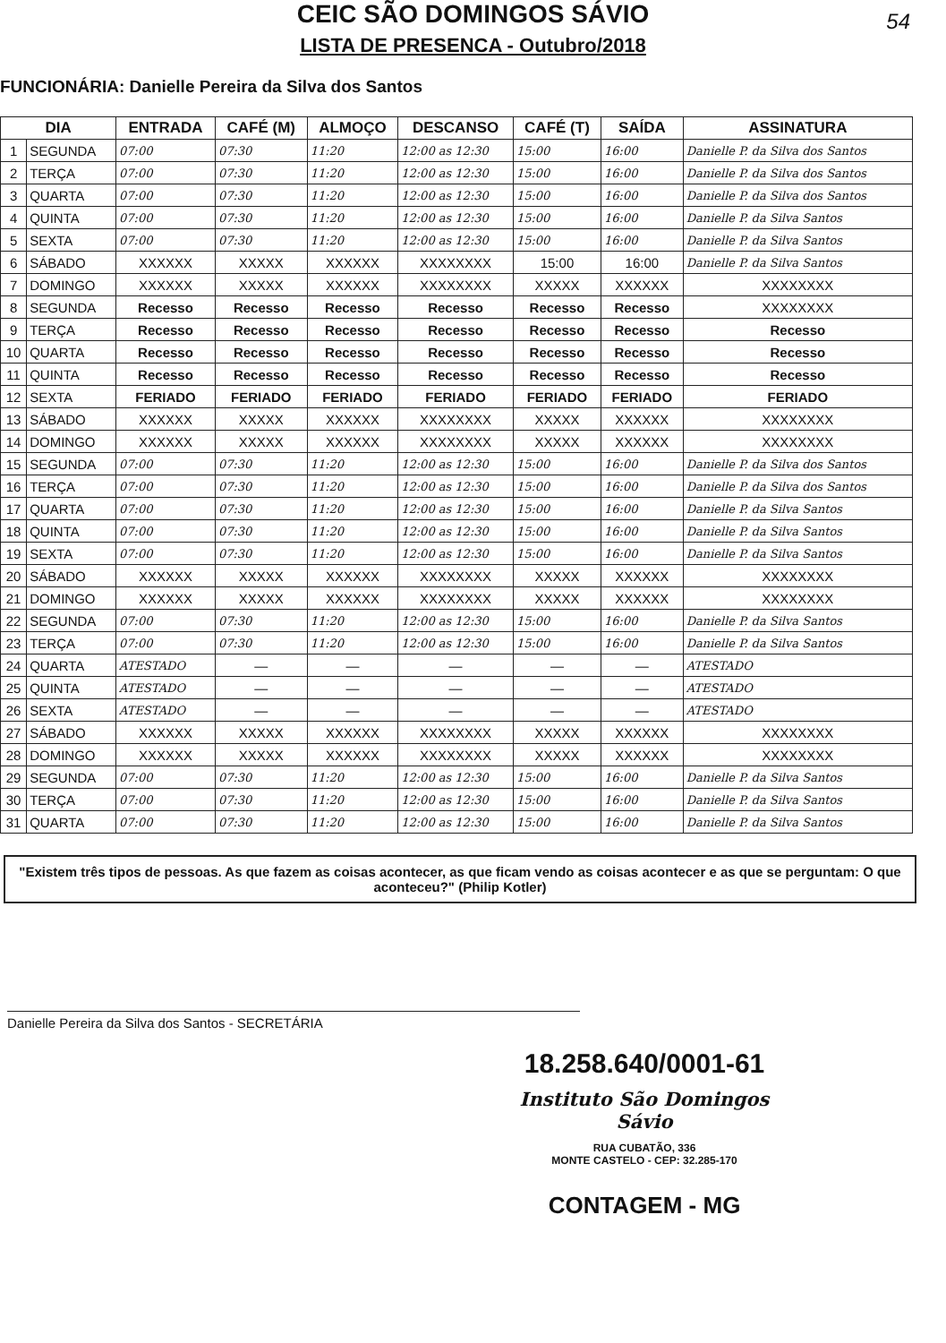54
CEIC SÃO DOMINGOS SÁVIO
LISTA DE PRESENCA - Outubro/2018
FUNCIONÁRIA: Danielle Pereira da Silva dos Santos
| DIA | | ENTRADA | CAFÉ (M) | ALMOÇO | DESCANSO | CAFÉ (T) | SAÍDA | ASSINATURA |
| --- | --- | --- | --- | --- | --- | --- | --- | --- |
| 1 | SEGUNDA | 07:00 | 07:30 | 11:20 | 12:00 as 12:30 | 15:00 | 16:00 | Danielle P. da Silva dos Santos |
| 2 | TERÇA | 07:00 | 07:30 | 11:20 | 12:00 as 12:30 | 15:00 | 16:00 | Danielle P. da Silva dos Santos |
| 3 | QUARTA | 07:00 | 07:30 | 11:20 | 12:00 as 12:30 | 15:00 | 16:00 | Danielle P. da Silva dos Santos |
| 4 | QUINTA | 07:00 | 07:30 | 11:20 | 12:00 as 12:30 | 15:00 | 16:00 | Danielle P. da Silva Santos |
| 5 | SEXTA | 07:00 | 07:30 | 11:20 | 12:00 as 12:30 | 15:00 | 16:00 | Danielle P. da Silva Santos |
| 6 | SÁBADO | XXXXXX | XXXXX | XXXXXX | XXXXXXXX | 15:00 | 16:00 | Danielle P. da Silva Santos |
| 7 | DOMINGO | XXXXXX | XXXXX | XXXXXX | XXXXXXXX | XXXXX | XXXXXX | XXXXXXXX |
| 8 | SEGUNDA | Recesso | Recesso | Recesso | Recesso | Recesso | Recesso | XXXXXXXX |
| 9 | TERÇA | Recesso | Recesso | Recesso | Recesso | Recesso | Recesso | Recesso |
| 10 | QUARTA | Recesso | Recesso | Recesso | Recesso | Recesso | Recesso | Recesso |
| 11 | QUINTA | Recesso | Recesso | Recesso | Recesso | Recesso | Recesso | Recesso |
| 12 | SEXTA | FERIADO | FERIADO | FERIADO | FERIADO | FERIADO | FERIADO | FERIADO |
| 13 | SÁBADO | XXXXXX | XXXXX | XXXXXX | XXXXXXXX | XXXXX | XXXXXX | XXXXXXXX |
| 14 | DOMINGO | XXXXXX | XXXXX | XXXXXX | XXXXXXXX | XXXXX | XXXXXX | XXXXXXXX |
| 15 | SEGUNDA | 07:00 | 07:30 | 11:20 | 12:00 as 12:30 | 15:00 | 16:00 | Danielle P. da Silva dos Santos |
| 16 | TERÇA | 07:00 | 07:30 | 11:20 | 12:00 as 12:30 | 15:00 | 16:00 | Danielle P. da Silva dos Santos |
| 17 | QUARTA | 07:00 | 07:30 | 11:20 | 12:00 as 12:30 | 15:00 | 16:00 | Danielle P. da Silva Santos |
| 18 | QUINTA | 07:00 | 07:30 | 11:20 | 12:00 as 12:30 | 15:00 | 16:00 | Danielle P. da Silva Santos |
| 19 | SEXTA | 07:00 | 07:30 | 11:20 | 12:00 as 12:30 | 15:00 | 16:00 | Danielle P. da Silva Santos |
| 20 | SÁBADO | XXXXXX | XXXXX | XXXXXX | XXXXXXXX | XXXXX | XXXXXX | XXXXXXXX |
| 21 | DOMINGO | XXXXXX | XXXXX | XXXXXX | XXXXXXXX | XXXXX | XXXXXX | XXXXXXXX |
| 22 | SEGUNDA | 07:00 | 07:30 | 11:20 | 12:00 as 12:30 | 15:00 | 16:00 | Danielle P. da Silva Santos |
| 23 | TERÇA | 07:00 | 07:30 | 11:20 | 12:00 as 12:30 | 15:00 | 16:00 | Danielle P. da Silva Santos |
| 24 | QUARTA | ATESTADO | — | — | — | — | — | ATESTADO |
| 25 | QUINTA | ATESTADO | — | — | — | — | — | ATESTADO |
| 26 | SEXTA | ATESTADO | — | — | — | — | — | ATESTADO |
| 27 | SÁBADO | XXXXXX | XXXXX | XXXXXX | XXXXXXXX | XXXXX | XXXXXX | XXXXXXXX |
| 28 | DOMINGO | XXXXXX | XXXXX | XXXXXX | XXXXXXXX | XXXXX | XXXXXX | XXXXXXXX |
| 29 | SEGUNDA | 07:00 | 07:30 | 11:20 | 12:00 as 12:30 | 15:00 | 16:00 | Danielle P. da Silva Santos |
| 30 | TERÇA | 07:00 | 07:30 | 11:20 | 12:00 as 12:30 | 15:00 | 16:00 | Danielle P. da Silva Santos |
| 31 | QUARTA | 07:00 | 07:30 | 11:20 | 12:00 as 12:30 | 15:00 | 16:00 | Danielle P. da Silva Santos |
"Existem três tipos de pessoas. As que fazem as coisas acontecer, as que ficam vendo as coisas acontecer e as que se perguntam: O que aconteceu?" (Philip Kotler)
Danielle Pereira da Silva dos Santos - SECRETÁRIA
18.258.640/0001-61
Instituto São Domingos Sávio
RUA CUBATÃO, 336
MONTE CASTELO - CEP: 32.285-170
CONTAGEM - MG